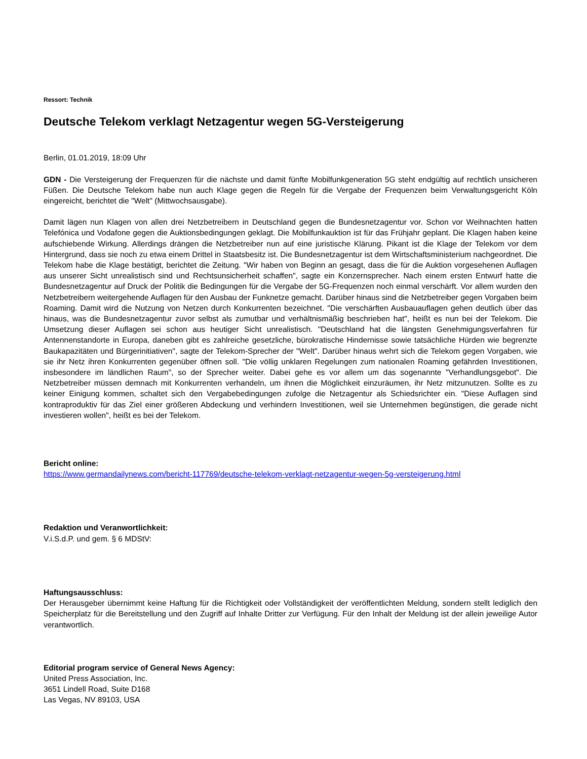Ressort: Technik
Deutsche Telekom verklagt Netzagentur wegen 5G-Versteigerung
Berlin, 01.01.2019, 18:09 Uhr
GDN - Die Versteigerung der Frequenzen für die nächste und damit fünfte Mobilfunkgeneration 5G steht endgültig auf rechtlich unsicheren Füßen. Die Deutsche Telekom habe nun auch Klage gegen die Regeln für die Vergabe der Frequenzen beim Verwaltungsgericht Köln eingereicht, berichtet die "Welt" (Mittwochsausgabe).
Damit lägen nun Klagen von allen drei Netzbetreibern in Deutschland gegen die Bundesnetzagentur vor. Schon vor Weihnachten hatten Telefónica und Vodafone gegen die Auktionsbedingungen geklagt. Die Mobilfunkauktion ist für das Frühjahr geplant. Die Klagen haben keine aufschiebende Wirkung. Allerdings drängen die Netzbetreiber nun auf eine juristische Klärung. Pikant ist die Klage der Telekom vor dem Hintergrund, dass sie noch zu etwa einem Drittel in Staatsbesitz ist. Die Bundesnetzagentur ist dem Wirtschaftsministerium nachgeordnet. Die Telekom habe die Klage bestätigt, berichtet die Zeitung. "Wir haben von Beginn an gesagt, dass die für die Auktion vorgesehenen Auflagen aus unserer Sicht unrealistisch sind und Rechtsunsicherheit schaffen", sagte ein Konzernsprecher. Nach einem ersten Entwurf hatte die Bundesnetzagentur auf Druck der Politik die Bedingungen für die Vergabe der 5G-Frequenzen noch einmal verschärft. Vor allem wurden den Netzbetreibern weitergehende Auflagen für den Ausbau der Funknetze gemacht. Darüber hinaus sind die Netzbetreiber gegen Vorgaben beim Roaming. Damit wird die Nutzung von Netzen durch Konkurrenten bezeichnet. "Die verschärften Ausbauauflagen gehen deutlich über das hinaus, was die Bundesnetzagentur zuvor selbst als zumutbar und verhältnismäßig beschrieben hat", heißt es nun bei der Telekom. Die Umsetzung dieser Auflagen sei schon aus heutiger Sicht unrealistisch. "Deutschland hat die längsten Genehmigungsverfahren für Antennenstandorte in Europa, daneben gibt es zahlreiche gesetzliche, bürokratische Hindernisse sowie tatsächliche Hürden wie begrenzte Baukapazitäten und Bürgerinitiativen", sagte der Telekom-Sprecher der "Welt". Darüber hinaus wehrt sich die Telekom gegen Vorgaben, wie sie ihr Netz ihren Konkurrenten gegenüber öffnen soll. "Die völlig unklaren Regelungen zum nationalen Roaming gefährden Investitionen, insbesondere im ländlichen Raum", so der Sprecher weiter. Dabei gehe es vor allem um das sogenannte "Verhandlungsgebot". Die Netzbetreiber müssen demnach mit Konkurrenten verhandeln, um ihnen die Möglichkeit einzuräumen, ihr Netz mitzunutzen. Sollte es zu keiner Einigung kommen, schaltet sich den Vergabebedingungen zufolge die Netzagentur als Schiedsrichter ein. "Diese Auflagen sind kontraproduktiv für das Ziel einer größeren Abdeckung und verhindern Investitionen, weil sie Unternehmen begünstigen, die gerade nicht investieren wollen", heißt es bei der Telekom.
Bericht online:
https://www.germandailynews.com/bericht-117769/deutsche-telekom-verklagt-netzagentur-wegen-5g-versteigerung.html
Redaktion und Veranwortlichkeit:
V.i.S.d.P. und gem. § 6 MDStV:
Haftungsausschluss:
Der Herausgeber übernimmt keine Haftung für die Richtigkeit oder Vollständigkeit der veröffentlichten Meldung, sondern stellt lediglich den Speicherplatz für die Bereitstellung und den Zugriff auf Inhalte Dritter zur Verfügung. Für den Inhalt der Meldung ist der allein jeweilige Autor verantwortlich.
Editorial program service of General News Agency:
United Press Association, Inc.
3651 Lindell Road, Suite D168
Las Vegas, NV 89103, USA